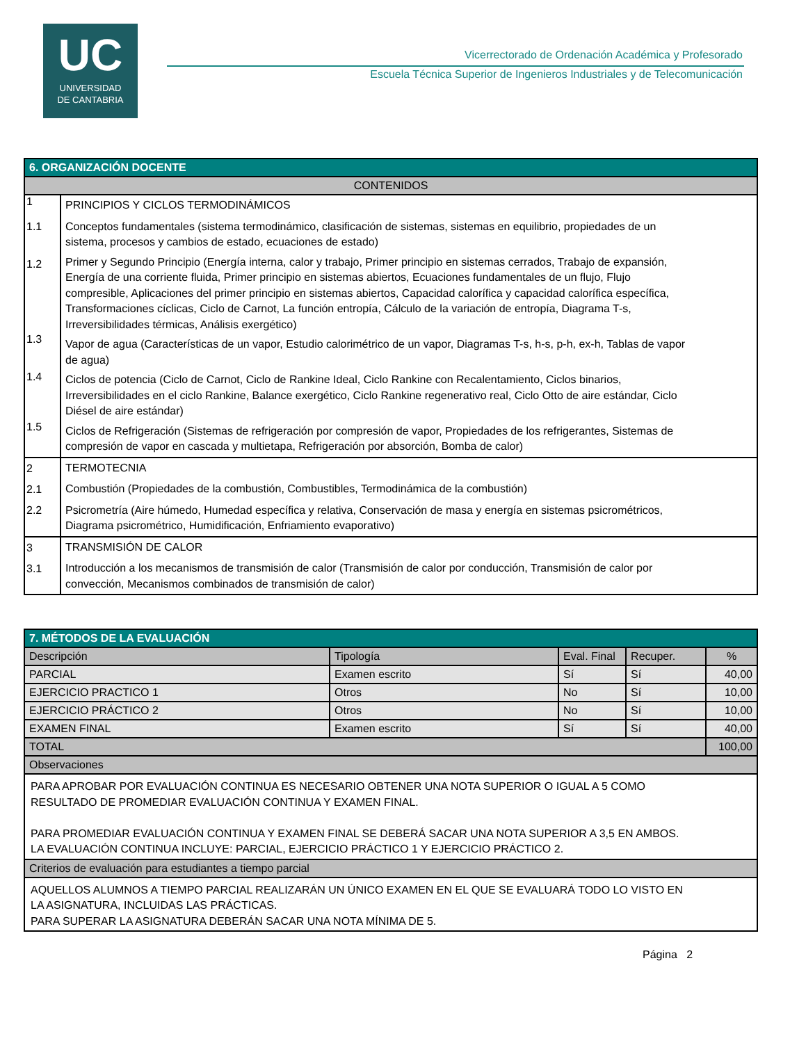UC
UNIVERSIDAD
DE CANTABRIA
Vicerrectorado de Ordenación Académica y Profesorado
Escuela Técnica Superior de Ingenieros Industriales y de Telecomunicación
| 6. ORGANIZACIÓN DOCENTE | |
| CONTENIDOS | |
| 1 1.1 1.2 1.3 1.4 1.5 | PRINCIPIOS Y CICLOS TERMODINÁMICOS Conceptos fundamentales (sistema termodinámico, clasificación de sistemas, sistemas en equilibrio, propiedades de un sistema, procesos y cambios de estado, ecuaciones de estado) Primer y Segundo Principio (Energía interna, calor y trabajo, Primer principio en sistemas cerrados, Trabajo de expansión, Energía de una corriente fluida, Primer principio en sistemas abiertos, Ecuaciones fundamentales de un flujo, Flujo compresible, Aplicaciones del primer principio en sistemas abiertos, Capacidad calorífica y capacidad calorífica específica, Transformaciones cíclicas, Ciclo de Carnot, La función entropía, Cálculo de la variación de entropía, Diagrama T-s, Irreversibilidades térmicas, Análisis exergético) Vapor de agua (Características de un vapor, Estudio calorimétrico de un vapor, Diagramas T-s, h-s, p-h, ex-h, Tablas de vapor de agua) Ciclos de potencia (Ciclo de Carnot, Ciclo de Rankine Ideal, Ciclo Rankine con Recalentamiento, Ciclos binarios, Irreversibilidades en el ciclo Rankine, Balance exergético, Ciclo Rankine regenerativo real, Ciclo Otto de aire estándar, Ciclo Diésel de aire estándar) Ciclos de Refrigeración (Sistemas de refrigeración por compresión de vapor, Propiedades de los refrigerantes, Sistemas de compresión de vapor en cascada y multietapa, Refrigeración por absorción, Bomba de calor) |
| 2 2.1 2.2 | TERMOTECNIA Combustión (Propiedades de la combustión, Combustibles, Termodinámica de la combustión) Psicrometría (Aire húmedo, Humedad específica y relativa, Conservación de masa y energía en sistemas psicrométricos, Diagrama psicrométrico, Humidificación, Enfriamiento evaporativo) |
| 3 3.1 | TRANSMISIÓN DE CALOR Introducción a los mecanismos de transmisión de calor (Transmisión de calor por conducción, Transmisión de calor por convección, Mecanismos combinados de transmisión de calor) |
| 7. MÉTODOS DE LA EVALUACIÓN | | | | |
| Descripción | Tipología | Eval. Final | Recuper. | % |
| PARCIAL | Examen escrito | Sí | Sí | 40,00 |
| EJERCICIO PRACTICO 1 | Otros | No | Sí | 10,00 |
| EJERCICIO PRÁCTICO 2 | Otros | No | Sí | 10,00 |
| EXAMEN FINAL | Examen escrito | Sí | Sí | 40,00 |
| TOTAL | | | | 100,00 |
| Observaciones | | | | |
| PARA APROBAR POR EVALUACIÓN CONTINUA ES NECESARIO OBTENER UNA NOTA SUPERIOR O IGUAL A 5 COMO RESULTADO DE PROMEDIAR EVALUACIÓN CONTINUA Y EXAMEN FINAL. PARA PROMEDIAR EVALUACIÓN CONTINUA Y EXAMEN FINAL SE DEBERÁ SACAR UNA NOTA SUPERIOR A 3,5 EN AMBOS. LA EVALUACIÓN CONTINUA INCLUYE: PARCIAL, EJERCICIO PRÁCTICO 1 Y EJERCICIO PRÁCTICO 2. | | | | |
| Criterios de evaluación para estudiantes a tiempo parcial | | | | |
| AQUELLOS ALUMNOS A TIEMPO PARCIAL REALIZARÁN UN ÚNICO EXAMEN EN EL QUE SE EVALUARÁ TODO LO VISTO EN LA ASIGNATURA, INCLUIDAS LAS PRÁCTICAS. PARA SUPERAR LA ASIGNATURA DEBERÁN SACAR UNA NOTA MÍNIMA DE 5. | | | | |
Página 2